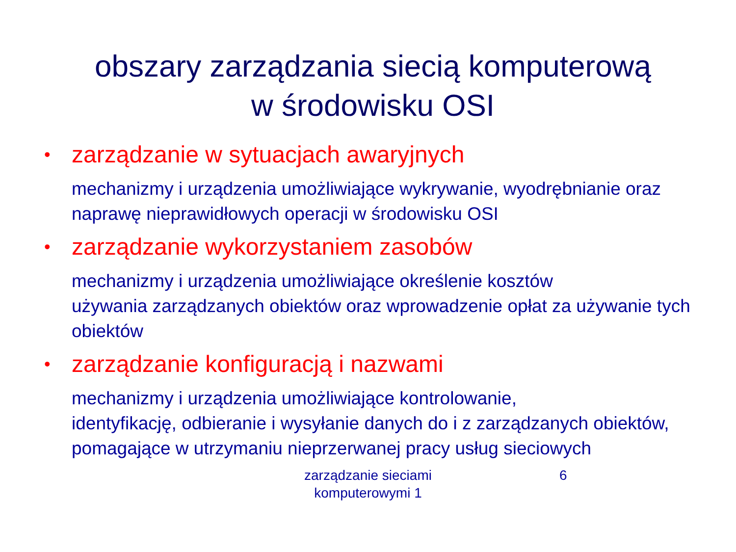obszary zarządzania siecią komputerową
w środowisku OSI
• zarządzanie w sytuacjach awaryjnych
mechanizmy i urządzenia umożliwiające wykrywanie, wyodrębnianie oraz naprawę nieprawidłowych operacji w środowisku OSI
• zarządzanie wykorzystaniem zasobów
mechanizmy i urządzenia umożliwiające określenie kosztów
używania zarządzanych obiektów oraz wprowadzenie opłat za używanie tych obiektów
• zarządzanie konfiguracją i nazwami
mechanizmy i urządzenia umożliwiające kontrolowanie,
identyfikację, odbieranie i wysyłanie danych do i z zarządzanych obiektów, pomagające w utrzymaniu nieprzerwanej pracy usług sieciowych
zarządzanie sieciami komputerowymi 1
6